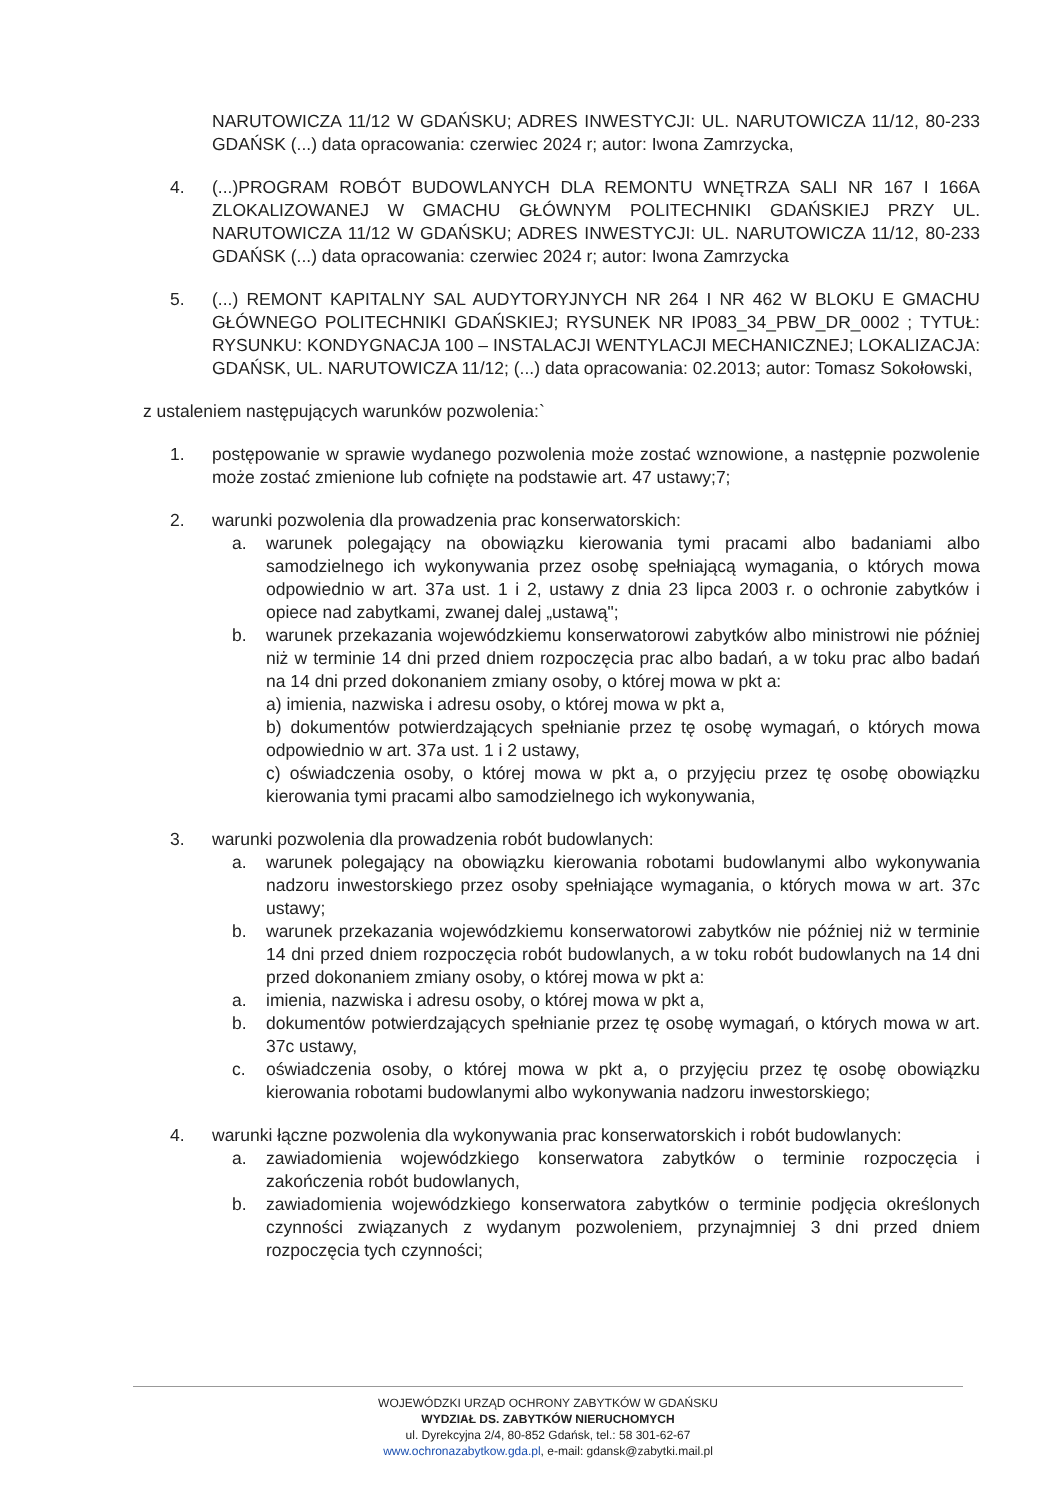NARUTOWICZA 11/12 W GDAŃSKU; ADRES INWESTYCJI: UL. NARUTOWICZA 11/12, 80-233 GDAŃSK (...) data opracowania: czerwiec 2024 r; autor: Iwona Zamrzycka,
4. (...)PROGRAM ROBÓT BUDOWLANYCH DLA REMONTU WNĘTRZA SALI NR 167 I 166A ZLOKALIZOWANEJ W GMACHU GŁÓWNYM POLITECHNIKI GDAŃSKIEJ PRZY UL. NARUTOWICZA 11/12 W GDAŃSKU; ADRES INWESTYCJI: UL. NARUTOWICZA 11/12, 80-233 GDAŃSK (...) data opracowania: czerwiec 2024 r; autor: Iwona Zamrzycka
5. (...) REMONT KAPITALNY SAL AUDYTORYJNYCH NR 264 I NR 462 W BLOKU E GMACHU GŁÓWNEGO POLITECHNIKI GDAŃSKIEJ; RYSUNEK NR IP083_34_PBW_DR_0002 ; TYTUŁ: RYSUNKU: KONDYGNACJA 100 – INSTALACJI WENTYLACJI MECHANICZNEJ; LOKALIZACJA: GDAŃSK, UL. NARUTOWICZA 11/12; (...) data opracowania: 02.2013; autor: Tomasz Sokołowski,
z ustaleniem następujących warunków pozwolenia:`
1. postępowanie w sprawie wydanego pozwolenia może zostać wznowione, a następnie pozwolenie może zostać zmienione lub cofnięte na podstawie art. 47 ustawy;7;
2. warunki pozwolenia dla prowadzenia prac konserwatorskich:
a. warunek polegający na obowiązku kierowania tymi pracami albo badaniami albo samodzielnego ich wykonywania przez osobę spełniającą wymagania, o których mowa odpowiednio w art. 37a ust. 1 i 2, ustawy z dnia 23 lipca 2003 r. o ochronie zabytków i opiece nad zabytkami, zwanej dalej „ustawą";
b. warunek przekazania wojewódzkiemu konserwatorowi zabytków albo ministrowi nie później niż w terminie 14 dni przed dniem rozpoczęcia prac albo badań, a w toku prac albo badań na 14 dni przed dokonaniem zmiany osoby, o której mowa w pkt a:
a) imienia, nazwiska i adresu osoby, o której mowa w pkt a,
b) dokumentów potwierdzających spełnianie przez tę osobę wymagań, o których mowa odpowiednio w art. 37a ust. 1 i 2 ustawy,
c) oświadczenia osoby, o której mowa w pkt a, o przyjęciu przez tę osobę obowiązku kierowania tymi pracami albo samodzielnego ich wykonywania,
3. warunki pozwolenia dla prowadzenia robót budowlanych:
a. warunek polegający na obowiązku kierowania robotami budowlanymi albo wykonywania nadzoru inwestorskiego przez osoby spełniające wymagania, o których mowa w art. 37c ustawy;
b. warunek przekazania wojewódzkiemu konserwatorowi zabytków nie później niż w terminie 14 dni przed dniem rozpoczęcia robót budowlanych, a w toku robót budowlanych na 14 dni przed dokonaniem zmiany osoby, o której mowa w pkt a:
a. imienia, nazwiska i adresu osoby, o której mowa w pkt a,
b. dokumentów potwierdzających spełnianie przez tę osobę wymagań, o których mowa w art. 37c ustawy,
c. oświadczenia osoby, o której mowa w pkt a, o przyjęciu przez tę osobę obowiązku kierowania robotami budowlanymi albo wykonywania nadzoru inwestorskiego;
4. warunki łączne pozwolenia dla wykonywania prac konserwatorskich i robót budowlanych:
a. zawiadomienia wojewódzkiego konserwatora zabytków o terminie rozpoczęcia i zakończenia robót budowlanych,
b. zawiadomienia wojewódzkiego konserwatora zabytków o terminie podjęcia określonych czynności związanych z wydanym pozwoleniem, przynajmniej 3 dni przed dniem rozpoczęcia tych czynności;
WOJEWÓDZKI URZĄD OCHRONY ZABYTKÓW W GDAŃSKU
WYDZIAŁ DS. ZABYTKÓW NIERUCHOMYCH
ul. Dyrekcyjna 2/4, 80-852 Gdańsk, tel.: 58 301-62-67
www.ochronazabytkow.gda.pl, e-mail: gdansk@zabytki.mail.pl